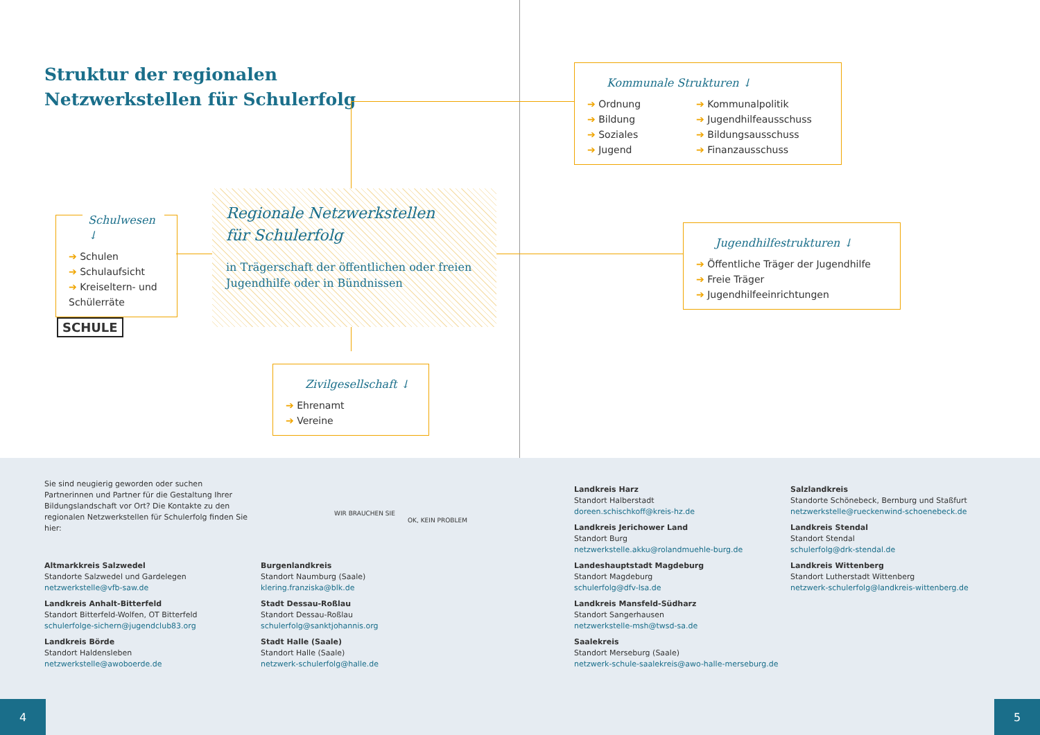Struktur der regionalen
Netzwerkstellen für Schulerfolg
Kommunale Strukturen ↓
Ordnung
Bildung
Soziales
Jugend
Kommunalpolitik
Jugendhilfeausschuss
Bildungsausschuss
Finanzausschuss
Schulwesen ↓
Schulen
Schulaufsicht
Kreiseltern- und Schülerräte
Regionale Netzwerkstellen
für Schulerfolg
in Trägerschaft der öffentlichen oder freien Jugendhilfe oder in Bündnissen
Jugendhilfestrukturen ↓
Öffentliche Träger der Jugendhilfe
Freie Träger
Jugendhilfeeinrichtungen
Zivilgesellschaft ↓
Ehrenamt
Vereine
SCHULE
Sie sind neugierig geworden oder suchen Partnerinnen und Partner für die Gestaltung Ihrer Bildungslandschaft vor Ort? Die Kontakte zu den regionalen Netzwerkstellen für Schulerfolg finden Sie hier:
WIR BRAUCHEN SIE
OK, KEIN PROBLEM
Altmarkkreis Salzwedel
Standorte Salzwedel und Gardelegen
netzwerkstelle@vfb-saw.de
Landkreis Anhalt-Bitterfeld
Standort Bitterfeld-Wolfen, OT Bitterfeld
schulerfolge-sichern@jugendclub83.org
Landkreis Börde
Standort Haldensleben
netzwerkstelle@awoboerde.de
Burgenlandkreis
Standort Naumburg (Saale)
klering.franziska@blk.de
Stadt Dessau-Roßlau
Standort Dessau-Roßlau
schulerfolg@sanktjohannis.org
Stadt Halle (Saale)
Standort Halle (Saale)
netzwerk-schulerfolg@halle.de
Landkreis Harz
Standort Halberstadt
doreen.schischkoff@kreis-hz.de
Landkreis Jerichower Land
Standort Burg
netzwerkstelle.akku@rolandmuehle-burg.de
Landeshauptstadt Magdeburg
Standort Magdeburg
schulerfolg@dfv-lsa.de
Landkreis Mansfeld-Südharz
Standort Sangerhausen
netzwerkstelle-msh@twsd-sa.de
Saalekreis
Standort Merseburg (Saale)
netzwerk-schule-saalekreis@awo-halle-merseburg.de
Salzlandkreis
Standorte Schönebeck, Bernburg und Staßfurt
netzwerkstelle@rueckenwind-schoenebeck.de
Landkreis Stendal
Standort Stendal
schulerfolg@drk-stendal.de
Landkreis Wittenberg
Standort Lutherstadt Wittenberg
netzwerk-schulerfolg@landkreis-wittenberg.de
4 5